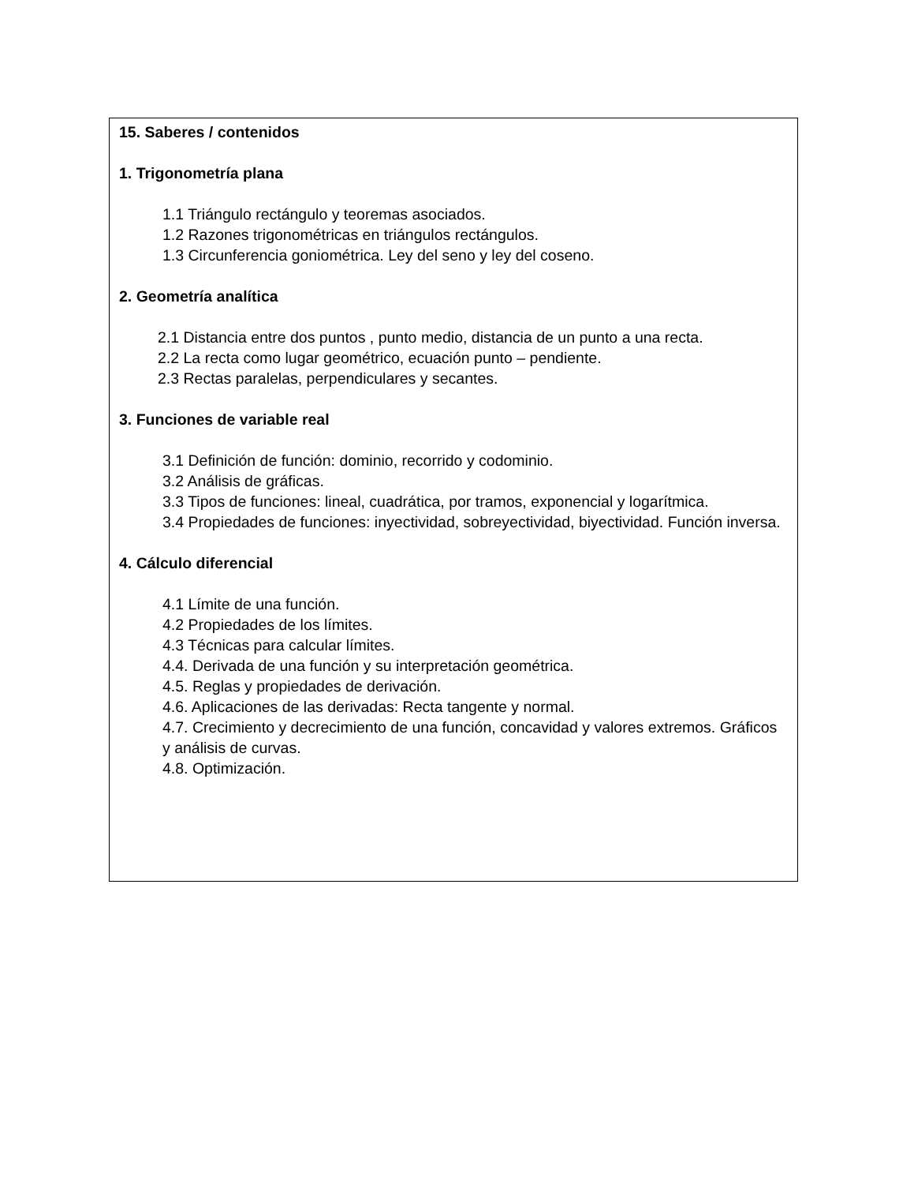15. Saberes / contenidos
1. Trigonometría plana
1.1 Triángulo rectángulo y teoremas asociados.
1.2 Razones trigonométricas en triángulos rectángulos.
1.3 Circunferencia goniométrica. Ley del seno y ley del coseno.
2. Geometría analítica
2.1 Distancia entre dos puntos , punto medio, distancia de un punto a una recta.
2.2 La recta como lugar geométrico, ecuación punto – pendiente.
2.3 Rectas paralelas, perpendiculares y secantes.
3. Funciones de variable real
3.1 Definición de función: dominio, recorrido y codominio.
3.2 Análisis de gráficas.
3.3 Tipos de funciones: lineal, cuadrática, por tramos, exponencial y logarítmica.
3.4 Propiedades de funciones: inyectividad, sobreyectividad, biyectividad. Función inversa.
4. Cálculo diferencial
4.1 Límite de una función.
4.2 Propiedades de los límites.
4.3 Técnicas para calcular límites.
4.4. Derivada de una función y su interpretación geométrica.
4.5. Reglas y propiedades de derivación.
4.6. Aplicaciones de las derivadas: Recta tangente y normal.
4.7. Crecimiento y decrecimiento de una función, concavidad y valores extremos. Gráficos y análisis de curvas.
4.8. Optimización.